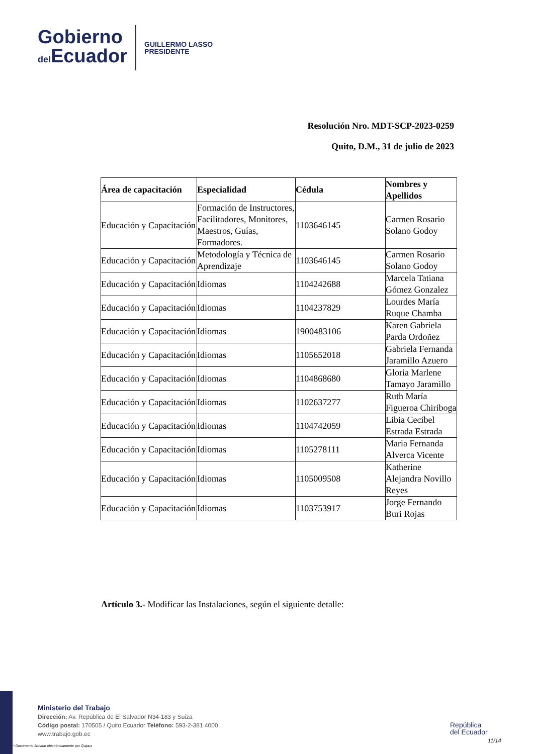Gobierno
del Ecuador
GUILLERMO LASSO
PRESIDENTE
Resolución Nro. MDT-SCP-2023-0259
Quito, D.M., 31 de julio de 2023
| Área de capacitación | Especialidad | Cédula | Nombres y Apellidos |
| --- | --- | --- | --- |
| Educación y Capacitación | Formación de Instructores, Facilitadores, Monitores, Maestros, Guías, Formadores. | 1103646145 | Carmen Rosario Solano Godoy |
| Educación y Capacitación | Metodología y Técnica de Aprendizaje | 1103646145 | Carmen Rosario Solano Godoy |
| Educación y Capacitación | Idiomas | 1104242688 | Marcela Tatiana Gómez Gonzalez |
| Educación y Capacitación | Idiomas | 1104237829 | Lourdes María Ruque Chamba |
| Educación y Capacitación | Idiomas | 1900483106 | Karen Gabriela Parda Ordoñez |
| Educación y Capacitación | Idiomas | 1105652018 | Gabriela Fernanda Jaramillo Azuero |
| Educación y Capacitación | Idiomas | 1104868680 | Gloria Marlene Tamayo Jaramillo |
| Educación y Capacitación | Idiomas | 1102637277 | Ruth María Figueroa Chiriboga |
| Educación y Capacitación | Idiomas | 1104742059 | Libia Cecibel Estrada Estrada |
| Educación y Capacitación | Idiomas | 1105278111 | Maria Fernanda Alverca Vicente |
| Educación y Capacitación | Idiomas | 1105009508 | Katherine Alejandra Novillo Reyes |
| Educación y Capacitación | Idiomas | 1103753917 | Jorge Fernando Buri Rojas |
Artículo 3.- Modificar las Instalaciones, según el siguiente detalle:
Ministerio del Trabajo
Dirección: Av. República de El Salvador N34-183 y Suiza
Código postal: 170505 / Quito Ecuador Teléfono: 593-2-381 4000
www.trabajo.gob.ec
República
del Ecuador
11/14
* Documento firmado electrónicamente por Quipux